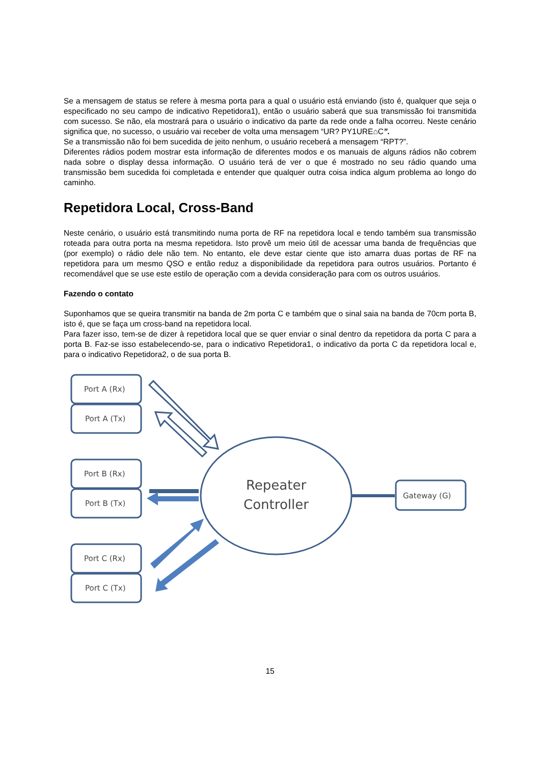Se a mensagem de status se refere à mesma porta para a qual o usuário está enviando (isto é, qualquer que seja o especificado no seu campo de indicativo Repetidora1), então o usuário saberá que sua transmissão foi transmitida com sucesso. Se não, ela mostrará para o usuário o indicativo da parte da rede onde a falha ocorreu. Neste cenário significa que, no sucesso, o usuário vai receber de volta uma mensagem “UR? PY1URE⌂C”.
Se a transmissão não foi bem sucedida de jeito nenhum, o usuário receberá a mensagem “RPT?”.
Diferentes rádios podem mostrar esta informação de diferentes modos e os manuais de alguns rádios não cobrem nada sobre o display dessa informação. O usuário terá de ver o que é mostrado no seu rádio quando uma transmissão bem sucedida foi completada e entender que qualquer outra coisa indica algum problema ao longo do caminho.
Repetidora Local, Cross-Band
Neste cenário, o usuário está transmitindo numa porta de RF na repetidora local e tendo também sua transmissão roteada para outra porta na mesma repetidora. Isto provê um meio útil de acessar uma banda de frequências que (por exemplo) o rádio dele não tem. No entanto, ele deve estar ciente que isto amarra duas portas de RF na repetidora para um mesmo QSO e então reduz a disponibilidade da repetidora para outros usuários. Portanto é recomendável que se use este estilo de operação com a devida consideração para com os outros usuários.
Fazendo o contato
Suponhamos que se queira transmitir na banda de 2m porta C e também que o sinal saia na banda de 70cm porta B, isto é, que se faça um cross-band na repetidora local.
Para fazer isso, tem-se de dizer à repetidora local que se quer enviar o sinal dentro da repetidora da porta C para a porta B. Faz-se isso estabelecendo-se, para o indicativo Repetidora1, o indicativo da porta C da repetidora local e, para o indicativo Repetidora2, o de sua porta B.
Port A (Rx)
Port A (Tx)
Port B (Rx)
Port B (Tx)
Port C (Rx)
Port C (Tx)
Gateway (G)
Repeater
Controller
15